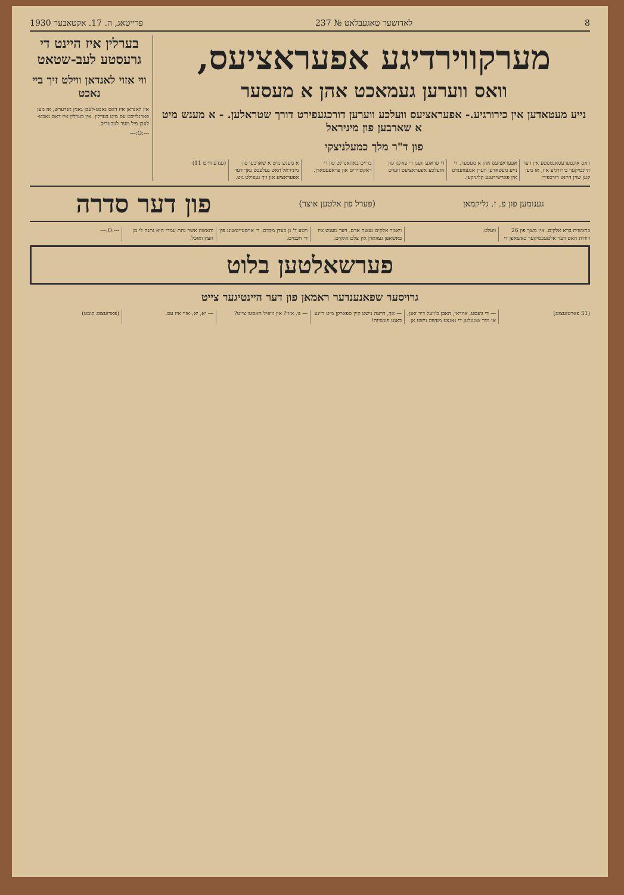8 לאדזשער טאגעבלאט № 237 פרייטאג, ה. 17. אקטאבער 1930
מערקווירדיגע אפעראציעס,
וואס ווערען געמאכט אהן א מעסער
נייע מעטאדען אין כירורגיע.- אפעראציעס וועלכע ווערען דורכגעפירט דורך שטראלען. - א מענש מיט א שארבען פון מיניראל
פון ד"ר מלך כמעלניצקי
דאס אינטערעסאנטסטע אין דער היינטיקער כירורגיע איז, אז מען קען שוין היינט דורכפירן אפעראציעס אהן א מעסער. די נייע מעטאדען ווערן אנגעווענדט אין פארשידענע קליניקען.
די פראגע וועגן די פאלגן פון אזעלכע אפעראציעס ווערט ברייט באהאנדלט פון די דאקטוירים און פראפעסארן.
א מענש מיט א שארבען פון מיניראל האט געלעבט נאך דער אפעראציע און זיך געפילט גוט.
(ענדע ווייט 11)
בערלין איז היינט די גרעסטע לעב-שטאט
ווי אזוי לאנדאן ווילט זיך ביי נאכט
אין לאנדאן איז דאס נאכט-לעבן גאנץ אנדערש, אז מען פארגלייכט עס מיט בערלין. אין בערלין איז דאס נאכט-לעבן פיל מער לעבעדיק.
---:O:---
גענומען פון פ. ז. גליקמאן (פערל פון אלטען אוצר) פון דער סדרה
בראשית ברא אלקים. אין משך פון 26 דורות האט דער אלמעכטיקער באשאפן די וועלט.
ויאמר אלקים נעשה אדם. דער מענש איז באשאפן געווארן אין צלם אלקים.
ויטע ד' גן בעדן מקדם. די אויסטייטשונג פון די חכמים.
והאשה אשר נתת עמדי היא נתנה לי מן העץ ואוכל.
---:O:---
פערשאלטען בלוט
גרויסער שפאנענדער ראמאן פון דער היינטיגער צייט
(51 פארטזעצונג)
— די וועסט, אוודאי, האבן כ'וועל דיר זאגן, אז מיר שטעלען די גאנצע מעשה נישט אן.
— אך, דרעה נישט קיין ספארקן מיט דיינע באגע פעשיות!
— נו, אזוי? און וויפיל האסטו צייט?
— יא, יא, אזוי איז עס.
(פארזעצונג קומט)